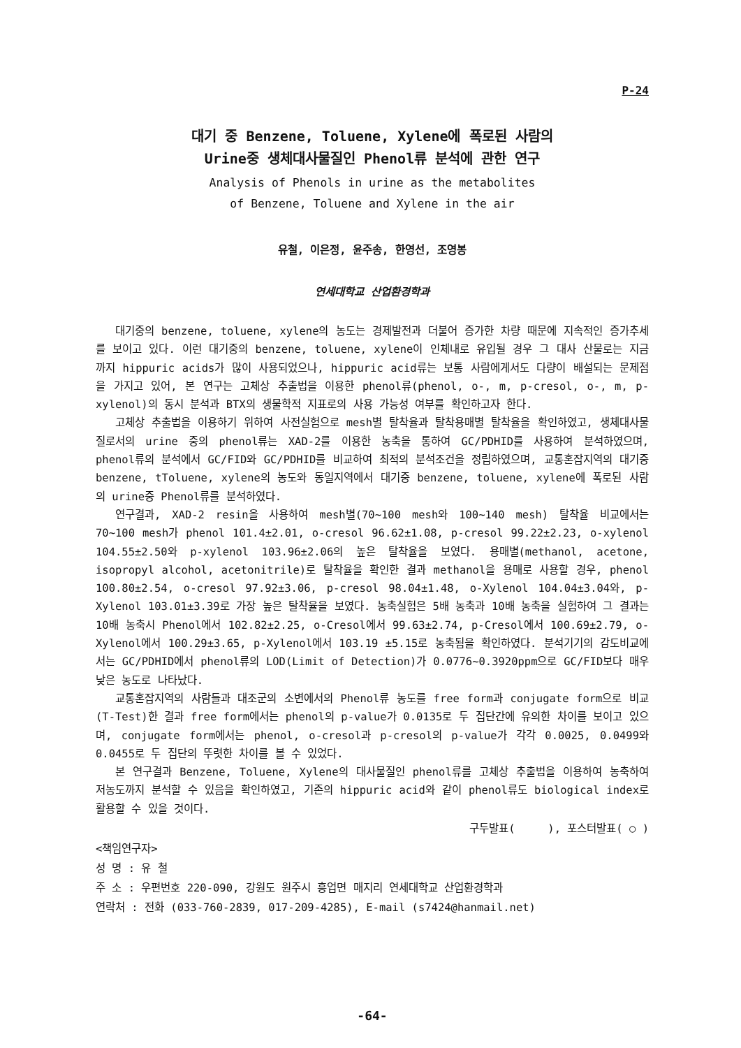P-24
대기 중 Benzene, Toluene, Xylene에 폭로된 사람의
Urine중 생체대사물질인 Phenol류 분석에 관한 연구
Analysis of Phenols in urine as the metabolites
of Benzene, Toluene and Xylene in the air
유철, 이은정, 윤주송, 한영선, 조영봉
연세대학교 산업환경학과
대기중의 benzene, toluene, xylene의 농도는 경제발전과 더불어 증가한 차량 때문에 지속적인 증가추세를 보이고 있다. 이런 대기중의 benzene, toluene, xylene이 인체내로 유입될 경우 그 대사 산물로는 지금까지 hippuric acids가 많이 사용되었으나, hippuric acid류는 보통 사람에게서도 다량이 배설되는 문제점을 가지고 있어, 본 연구는 고체상 추출법을 이용한 phenol류(phenol, o-, m, p-cresol, o-, m, p-xylenol)의 동시 분석과 BTX의 생물학적 지표로의 사용 가능성 여부를 확인하고자 한다.
고체상 추출법을 이용하기 위하여 사전실험으로 mesh별 탈착율과 탈착용매별 탈착율을 확인하였고, 생체대사물질로서의 urine 중의 phenol류는 XAD-2를 이용한 농축을 통하여 GC/PDHID를 사용하여 분석하였으며, phenol류의 분석에서 GC/FID와 GC/PDHID를 비교하여 최적의 분석조건을 정립하였으며, 교통혼잡지역의 대기중 benzene, tToluene, xylene의 농도와 동일지역에서 대기중 benzene, toluene, xylene에 폭로된 사람의 urine중 Phenol류를 분석하였다.
연구결과, XAD-2 resin을 사용하여 mesh별(70~100 mesh와 100~140 mesh) 탈착율 비교에서는 70~100 mesh가 phenol 101.4±2.01, o-cresol 96.62±1.08, p-cresol 99.22±2.23, o-xylenol 104.55±2.50와 p-xylenol 103.96±2.06의 높은 탈착율을 보였다. 용매별(methanol, acetone, isopropyl alcohol, acetonitrile)로 탈착율을 확인한 결과 methanol을 용매로 사용할 경우, phenol 100.80±2.54, o-cresol 97.92±3.06, p-cresol 98.04±1.48, o-Xylenol 104.04±3.04와, p-Xylenol 103.01±3.39로 가장 높은 탈착율을 보였다. 농축실험은 5배 농축과 10배 농축을 실험하여 그 결과는 10배 농축시 Phenol에서 102.82±2.25, o-Cresol에서 99.63±2.74, p-Cresol에서 100.69±2.79, o-Xylenol에서 100.29±3.65, p-Xylenol에서 103.19 ±5.15로 농축됨을 확인하였다. 분석기기의 감도비교에서는 GC/PDHID에서 phenol류의 LOD(Limit of Detection)가 0.0776~0.3920ppm으로 GC/FID보다 매우 낮은 농도로 나타났다.
교통혼잡지역의 사람들과 대조군의 소변에서의 Phenol류 농도를 free form과 conjugate form으로 비교(T-Test)한 결과 free form에서는 phenol의 p-value가 0.0135로 두 집단간에 유의한 차이를 보이고 있으며, conjugate form에서는 phenol, o-cresol과 p-cresol의 p-value가 각각 0.0025, 0.0499와 0.0455로 두 집단의 뚜렷한 차이를 볼 수 있었다.
본 연구결과 Benzene, Toluene, Xylene의 대사물질인 phenol류를 고체상 추출법을 이용하여 농축하여 저농도까지 분석할 수 있음을 확인하였고, 기존의 hippuric acid와 같이 phenol류도 biological index로 활용할 수 있을 것이다.
구두발표( ), 포스터발표( ○ )
<책임연구자>
성 명 : 유 철
주 소 : 우편번호 220-090, 강원도 원주시 흥업면 매지리 연세대학교 산업환경학과
연락처 : 전화 (033-760-2839, 017-209-4285), E-mail (s7424@hanmail.net)
-64-